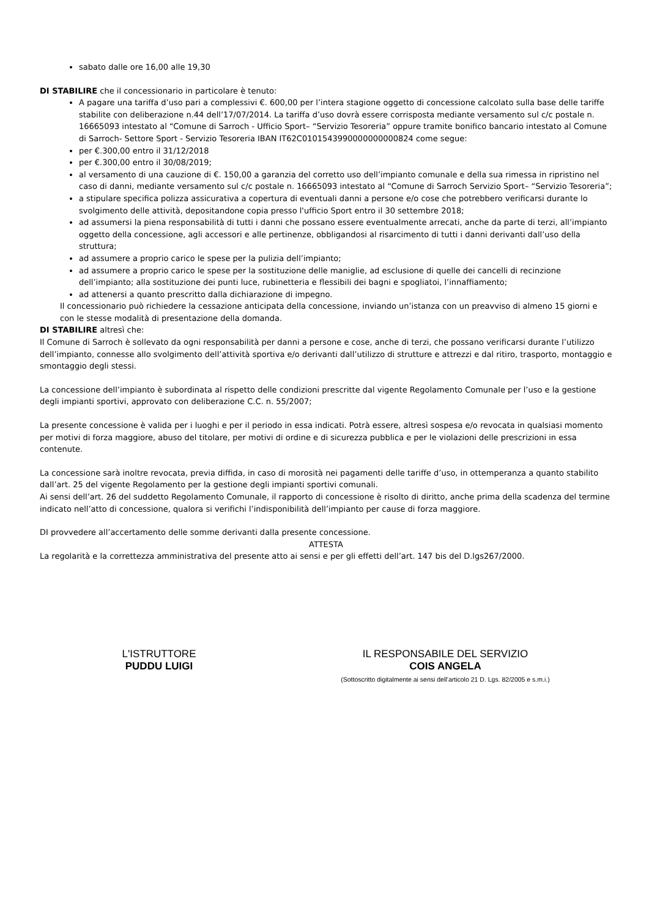sabato dalle ore 16,00 alle 19,30
DI STABILIRE che il concessionario in particolare è tenuto:
A pagare una tariffa d’uso pari a complessivi €. 600,00 per l’intera stagione oggetto di concessione calcolato sulla base delle tariffe stabilite con deliberazione n.44 dell’17/07/2014. La tariffa d’uso dovrà essere corrisposta mediante versamento sul c/c postale n. 16665093 intestato al “Comune di Sarroch - Ufficio Sport– “Servizio Tesoreria” oppure tramite bonifico bancario intestato al Comune di Sarroch- Settore Sport - Servizio Tesoreria IBAN IT62C0101543990000000000824 come segue:
per €.300,00 entro il 31/12/2018
per €.300,00 entro il 30/08/2019;
al versamento di una cauzione di €. 150,00 a garanzia del corretto uso dell’impianto comunale e della sua rimessa in ripristino nel caso di danni, mediante versamento sul c/c postale n. 16665093 intestato al “Comune di Sarroch Servizio Sport– “Servizio Tesoreria”;
a stipulare specifica polizza assicurativa a copertura di eventuali danni a persone e/o cose che potrebbero verificarsi durante lo svolgimento delle attività, depositandone copia presso l'ufficio Sport entro il 30 settembre 2018;
ad assumersi la piena responsabilità di tutti i danni che possano essere eventualmente arrecati, anche da parte di terzi, all’impianto oggetto della concessione, agli accessori e alle pertinenze, obbligandosi al risarcimento di tutti i danni derivanti dall’uso della struttura;
ad assumere a proprio carico le spese per la pulizia dell’impianto;
ad assumere a proprio carico le spese per la sostituzione delle maniglie, ad esclusione di quelle dei cancelli di recinzione dell’impianto; alla sostituzione dei punti luce, rubinetteria e flessibili dei bagni e spogliatoi, l’innaffiamento;
ad attenersi a quanto prescritto dalla dichiarazione di impegno.
Il concessionario può richiedere la cessazione anticipata della concessione, inviando un’istanza con un preavviso di almeno 15 giorni e con le stesse modalità di presentazione della domanda.
DI STABILIRE altresì che:
Il Comune di Sarroch è sollevato da ogni responsabilità per danni a persone e cose, anche di terzi, che possano verificarsi durante l’utilizzo dell’impianto, connesse allo svolgimento dell’attività sportiva e/o derivanti dall’utilizzo di strutture e attrezzi e dal ritiro, trasporto, montaggio e smontaggio degli stessi.
La concessione dell’impianto è subordinata al rispetto delle condizioni prescritte dal vigente Regolamento Comunale per l’uso e la gestione degli impianti sportivi, approvato con deliberazione C.C. n. 55/2007;
La presente concessione è valida per i luoghi e per il periodo in essa indicati. Potrà essere, altresì sospesa e/o revocata in qualsiasi momento per motivi di forza maggiore, abuso del titolare, per motivi di ordine e di sicurezza pubblica e per le violazioni delle prescrizioni in essa contenute.
La concessione sarà inoltre revocata, previa diffida, in caso di morosità nei pagamenti delle tariffe d’uso, in ottemperanza a quanto stabilito dall’art. 25 del vigente Regolamento per la gestione degli impianti sportivi comunali.
Ai sensi dell’art. 26 del suddetto Regolamento Comunale, il rapporto di concessione è risolto di diritto, anche prima della scadenza del termine indicato nell’atto di concessione, qualora si verifichi l’indisponibilità dell’impianto per cause di forza maggiore.
DI provvedere all’accertamento delle somme derivanti dalla presente concessione.
ATTESTA
La regolarità e la correttezza amministrativa del presente atto ai sensi e per gli effetti dell’art. 147 bis del D.lgs267/2000.
L'ISTRUTTORE
PUDDU LUIGI
IL RESPONSABILE DEL SERVIZIO
COIS ANGELA
(Sottoscritto digitalmente ai sensi dell’articolo 21 D. Lgs. 82/2005 e s.m.i.)